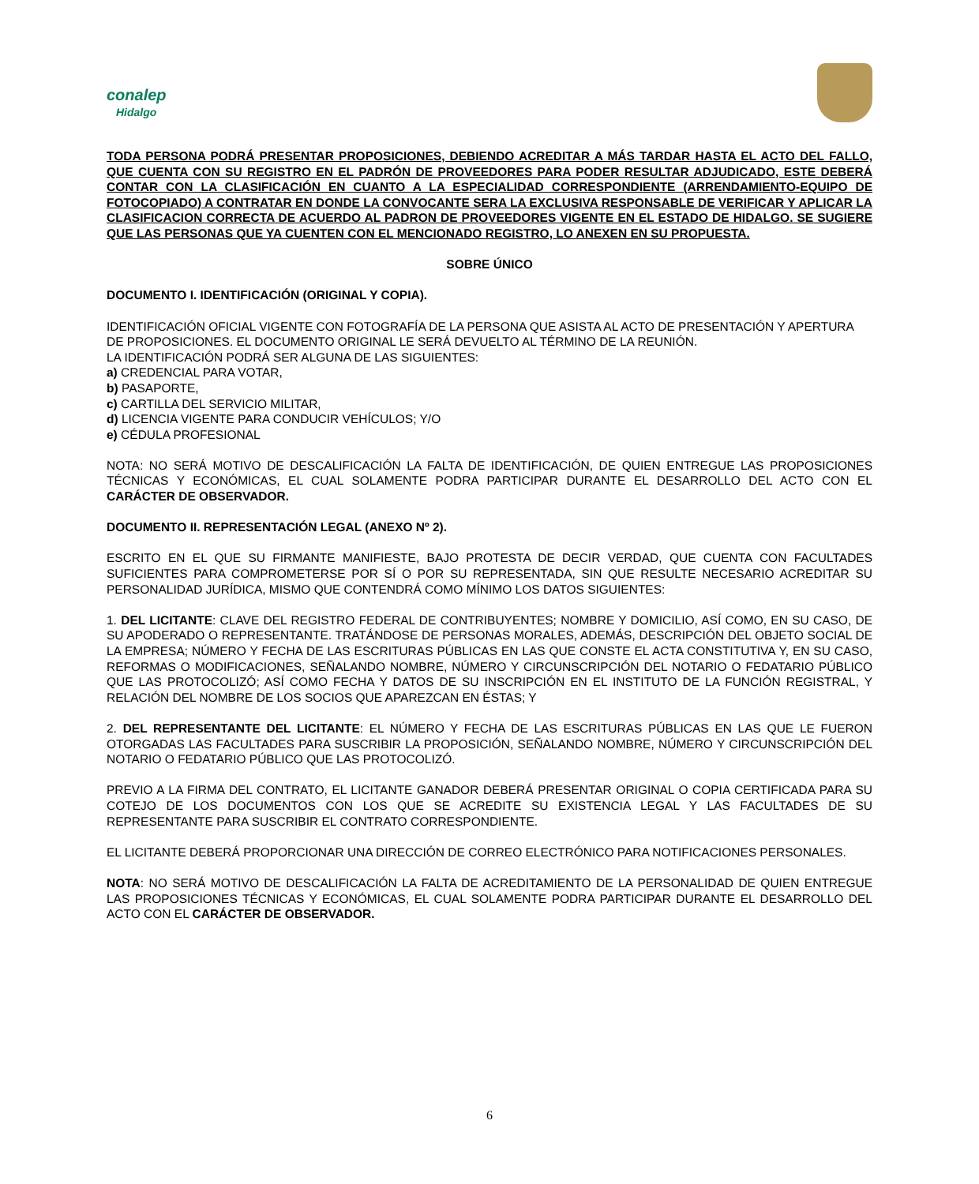conalep
Hidalgo
TODA PERSONA PODRÁ PRESENTAR PROPOSICIONES, DEBIENDO ACREDITAR A MÁS TARDAR HASTA EL ACTO DEL FALLO, QUE CUENTA CON SU REGISTRO EN EL PADRÓN DE PROVEEDORES PARA PODER RESULTAR ADJUDICADO, ESTE DEBERÁ CONTAR CON LA CLASIFICACIÓN EN CUANTO A LA ESPECIALIDAD CORRESPONDIENTE (ARRENDAMIENTO-EQUIPO DE FOTOCOPIADO) A CONTRATAR EN DONDE LA CONVOCANTE SERA LA EXCLUSIVA RESPONSABLE DE VERIFICAR Y APLICAR LA CLASIFICACION CORRECTA DE ACUERDO AL PADRON DE PROVEEDORES VIGENTE EN EL ESTADO DE HIDALGO. SE SUGIERE QUE LAS PERSONAS QUE YA CUENTEN CON EL MENCIONADO REGISTRO, LO ANEXEN EN SU PROPUESTA.
SOBRE ÚNICO
DOCUMENTO I. IDENTIFICACIÓN (ORIGINAL Y COPIA).
IDENTIFICACIÓN OFICIAL VIGENTE CON FOTOGRAFÍA DE LA PERSONA QUE ASISTA AL ACTO DE PRESENTACIÓN Y APERTURA DE PROPOSICIONES. EL DOCUMENTO ORIGINAL LE SERÁ DEVUELTO AL TÉRMINO DE LA REUNIÓN.
LA IDENTIFICACIÓN PODRÁ SER ALGUNA DE LAS SIGUIENTES:
a) CREDENCIAL PARA VOTAR,
b) PASAPORTE,
c) CARTILLA DEL SERVICIO MILITAR,
d) LICENCIA VIGENTE PARA CONDUCIR VEHÍCULOS; Y/O
e) CÉDULA PROFESIONAL
NOTA: NO SERÁ MOTIVO DE DESCALIFICACIÓN LA FALTA DE IDENTIFICACIÓN, DE QUIEN ENTREGUE LAS PROPOSICIONES TÉCNICAS Y ECONÓMICAS, EL CUAL SOLAMENTE PODRA PARTICIPAR DURANTE EL DESARROLLO DEL ACTO CON EL CARÁCTER DE OBSERVADOR.
DOCUMENTO II. REPRESENTACIÓN LEGAL (ANEXO Nº 2).
ESCRITO EN EL QUE SU FIRMANTE MANIFIESTE, BAJO PROTESTA DE DECIR VERDAD, QUE CUENTA CON FACULTADES SUFICIENTES PARA COMPROMETERSE POR SÍ O POR SU REPRESENTADA, SIN QUE RESULTE NECESARIO ACREDITAR SU PERSONALIDAD JURÍDICA, MISMO QUE CONTENDRÁ COMO MÍNIMO LOS DATOS SIGUIENTES:
1. DEL LICITANTE: CLAVE DEL REGISTRO FEDERAL DE CONTRIBUYENTES; NOMBRE Y DOMICILIO, ASÍ COMO, EN SU CASO, DE SU APODERADO O REPRESENTANTE. TRATÁNDOSE DE PERSONAS MORALES, ADEMÁS, DESCRIPCIÓN DEL OBJETO SOCIAL DE LA EMPRESA; NÚMERO Y FECHA DE LAS ESCRITURAS PÚBLICAS EN LAS QUE CONSTE EL ACTA CONSTITUTIVA Y, EN SU CASO, REFORMAS O MODIFICACIONES, SEÑALANDO NOMBRE, NÚMERO Y CIRCUNSCRIPCIÓN DEL NOTARIO O FEDATARIO PÚBLICO QUE LAS PROTOCOLIZÓ; ASÍ COMO FECHA Y DATOS DE SU INSCRIPCIÓN EN EL INSTITUTO DE LA FUNCIÓN REGISTRAL, Y RELACIÓN DEL NOMBRE DE LOS SOCIOS QUE APAREZCAN EN ÉSTAS; Y
2. DEL REPRESENTANTE DEL LICITANTE: EL NÚMERO Y FECHA DE LAS ESCRITURAS PÚBLICAS EN LAS QUE LE FUERON OTORGADAS LAS FACULTADES PARA SUSCRIBIR LA PROPOSICIÓN, SEÑALANDO NOMBRE, NÚMERO Y CIRCUNSCRIPCIÓN DEL NOTARIO O FEDATARIO PÚBLICO QUE LAS PROTOCOLIZÓ.
PREVIO A LA FIRMA DEL CONTRATO, EL LICITANTE GANADOR DEBERÁ PRESENTAR ORIGINAL O COPIA CERTIFICADA PARA SU COTEJO DE LOS DOCUMENTOS CON LOS QUE SE ACREDITE SU EXISTENCIA LEGAL Y LAS FACULTADES DE SU REPRESENTANTE PARA SUSCRIBIR EL CONTRATO CORRESPONDIENTE.
EL LICITANTE DEBERÁ PROPORCIONAR UNA DIRECCIÓN DE CORREO ELECTRÓNICO PARA NOTIFICACIONES PERSONALES.
NOTA: NO SERÁ MOTIVO DE DESCALIFICACIÓN LA FALTA DE ACREDITAMIENTO DE LA PERSONALIDAD DE QUIEN ENTREGUE LAS PROPOSICIONES TÉCNICAS Y ECONÓMICAS, EL CUAL SOLAMENTE PODRA PARTICIPAR DURANTE EL DESARROLLO DEL ACTO CON EL CARÁCTER DE OBSERVADOR.
6